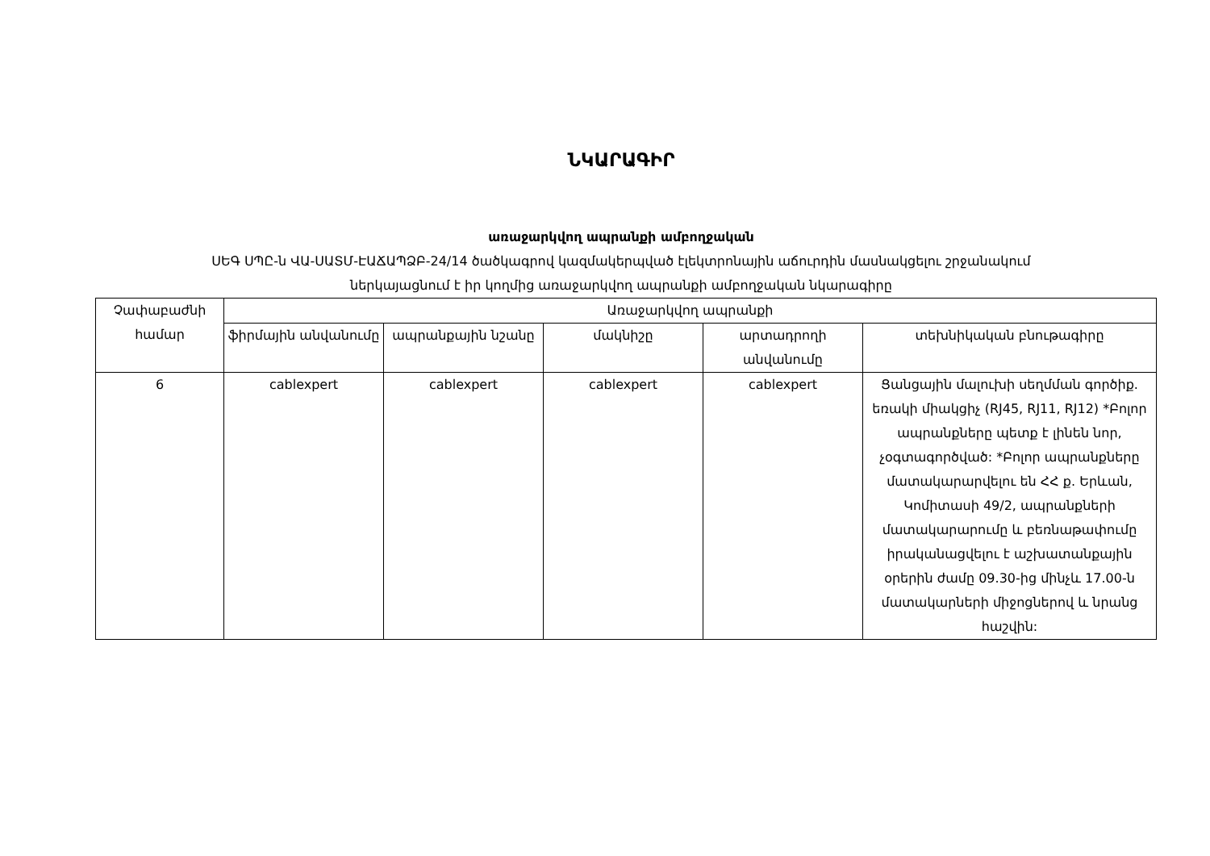ՆԿԱՐԱԳԻՐ
առաջարկվող ապրանքի ամբողջական
ՍԵԳ ՍՊԸ-ն ՎԱ-ՍԱՏՄ-ԷԱՃԱՊՁԲ-24/14 ծածկագրով կազմակերպված էլեկտրոնային աճուրդին մասնակցելու շրջանակում
ներկայացնում է իր կողմից առաջարկվող ապրանքի ամբողջական նկարագիրը
| Չափաբաժնի համար | Առաջարկվող ապրանքի | | | | |
| --- | --- | --- | --- | --- | --- |
| | ֆիրմային անվանումը | ապրանքային նշանը | մակնիշը | արտադրողի անվանումը | տեխնիկական բնութագիրը |
| 6 | cablexpert | cablexpert | cablexpert | cablexpert | Ցանցային մալուխի սեղմման գործիք. եռակի միակցիչ (RJ45, RJ11, RJ12) *Բոլոր ապրանքները պետք է լինեն նոր, չօգտագործված: *Բոլոր ապրանքները մատակարարվելու են ՀՀ ք. Երևան, Կոմիտասի 49/2, ապրանքների մատակարարումը և բեռնաթափումը իրականացվելու է աշխատանքային օրերին ժամը 09.30-ից մինչև 17.00-ն մատակարների միջոցներով և նրանց հաշվին: |